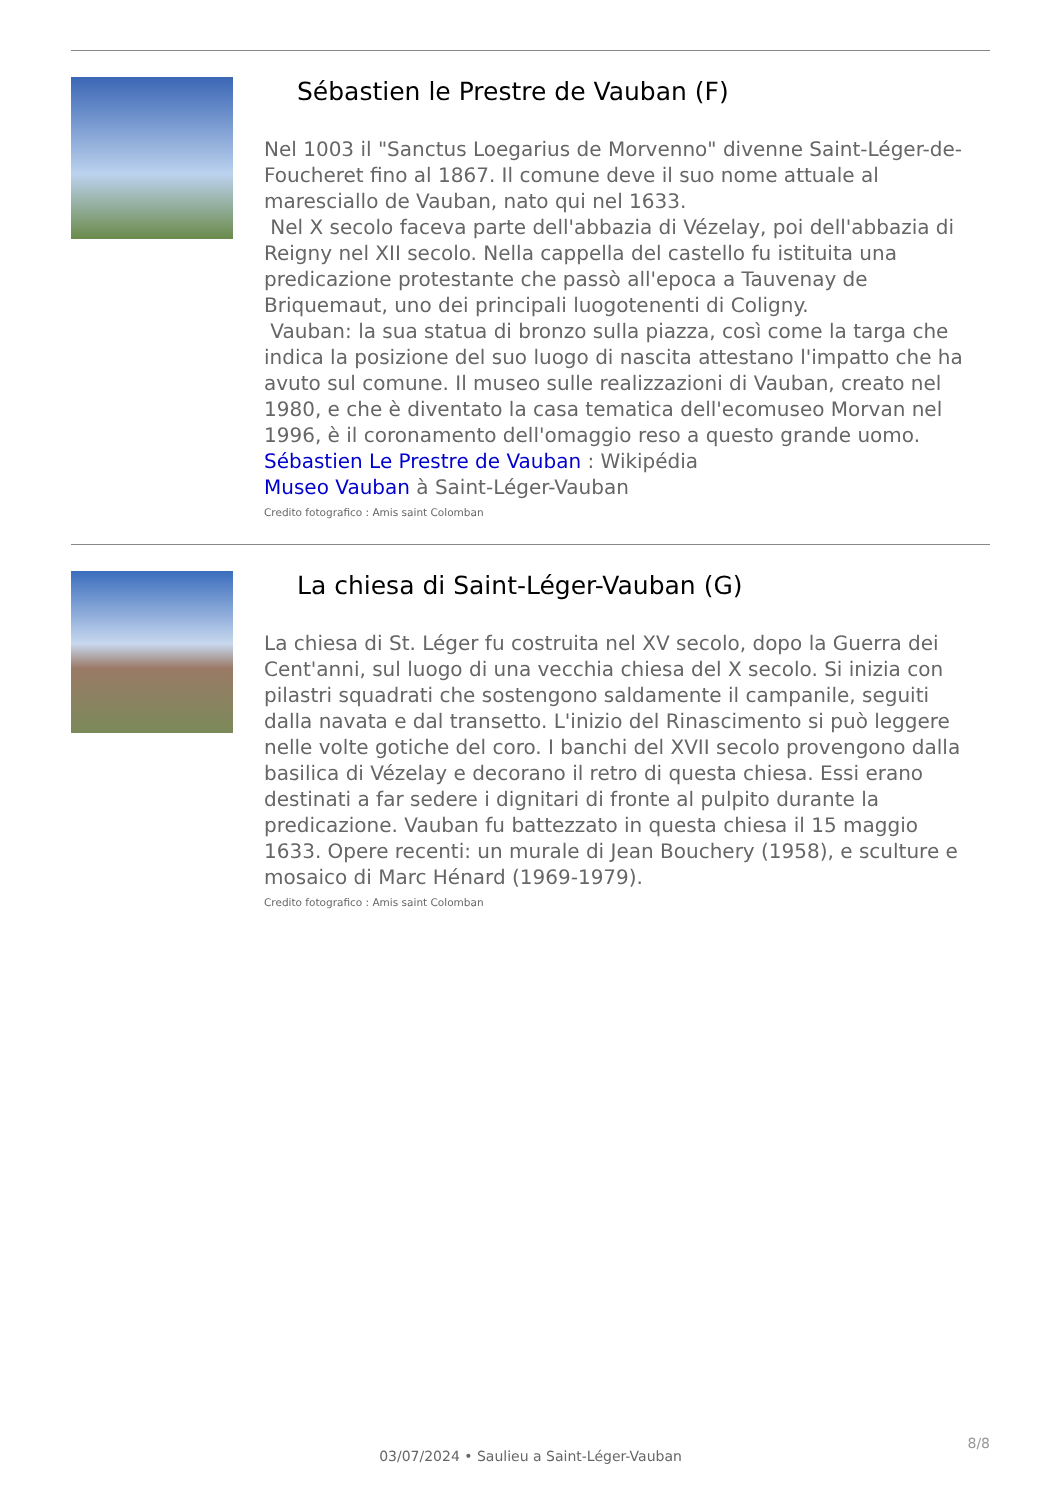Sébastien le Prestre de Vauban (F)
Nel 1003 il "Sanctus Loegarius de Morvenno" divenne Saint-Léger-de-Foucheret fino al 1867. Il comune deve il suo nome attuale al maresciallo de Vauban, nato qui nel 1633.
Nel X secolo faceva parte dell'abbazia di Vézelay, poi dell'abbazia di Reigny nel XII secolo. Nella cappella del castello fu istituita una predicazione protestante che passò all'epoca a Tauvenay de Briquemaut, uno dei principali luogotenenti di Coligny.
Vauban: la sua statua di bronzo sulla piazza, così come la targa che indica la posizione del suo luogo di nascita attestano l'impatto che ha avuto sul comune. Il museo sulle realizzazioni di Vauban, creato nel 1980, e che è diventato la casa tematica dell'ecomuseo Morvan nel 1996, è il coronamento dell'omaggio reso a questo grande uomo.
Sébastien Le Prestre de Vauban : Wikipédia
Museo Vauban à Saint-Léger-Vauban
Credito fotografico : Amis saint Colomban
La chiesa di Saint-Léger-Vauban (G)
La chiesa di St. Léger fu costruita nel XV secolo, dopo la Guerra dei Cent'anni, sul luogo di una vecchia chiesa del X secolo. Si inizia con pilastri squadrati che sostengono saldamente il campanile, seguiti dalla navata e dal transetto. L'inizio del Rinascimento si può leggere nelle volte gotiche del coro. I banchi del XVII secolo provengono dalla basilica di Vézelay e decorano il retro di questa chiesa. Essi erano destinati a far sedere i dignitari di fronte al pulpito durante la predicazione. Vauban fu battezzato in questa chiesa il 15 maggio 1633. Opere recenti: un murale di Jean Bouchery (1958), e sculture e mosaico di Marc Hénard (1969-1979).
Credito fotografico : Amis saint Colomban
8/8
03/07/2024 • Saulieu a Saint-Léger-Vauban